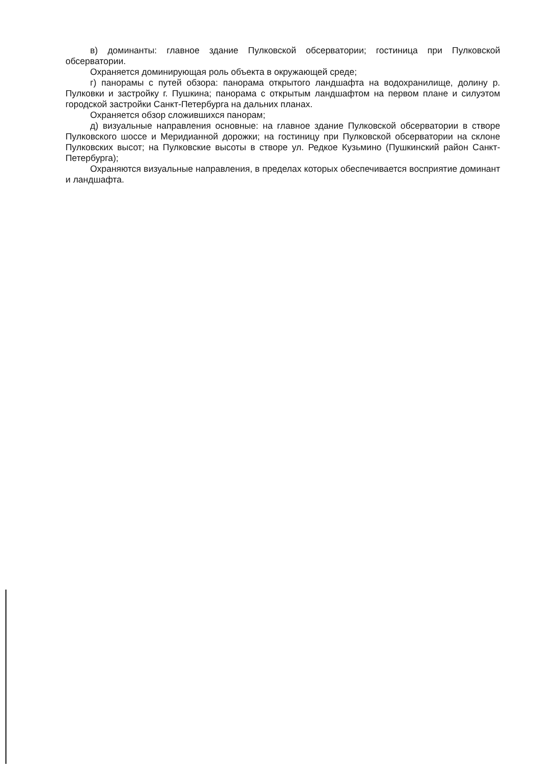в) доминанты: главное здание Пулковской обсерватории; гостиница при Пулковской обсерватории.
Охраняется доминирующая роль объекта в окружающей среде;
г) панорамы с путей обзора: панорама открытого ландшафта на водохранилище, долину р. Пулковки и застройку г. Пушкина; панорама с открытым ландшафтом на первом плане и силуэтом городской застройки Санкт-Петербурга на дальних планах.
Охраняется обзор сложившихся панорам;
д) визуальные направления основные: на главное здание Пулковской обсерватории в створе Пулковского шоссе и Меридианной дорожки; на гостиницу при Пулковской обсерватории на склоне Пулковских высот; на Пулковские высоты в створе ул. Редкое Кузьмино (Пушкинский район Санкт-Петербурга);
Охраняются визуальные направления, в пределах которых обеспечивается восприятие доминант и ландшафта.